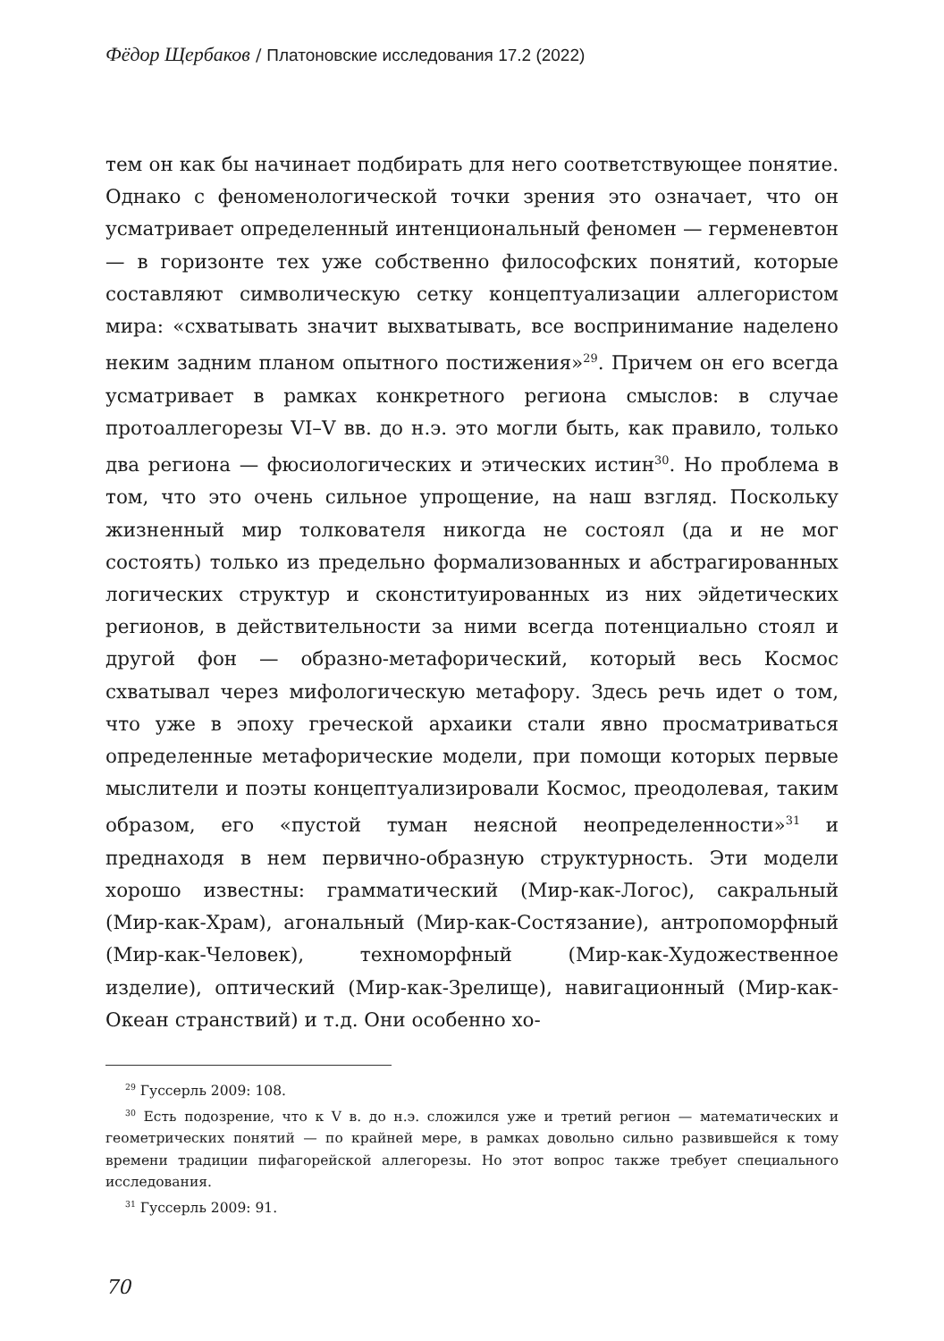Фёдор Щербаков / Платоновские исследования 17.2 (2022)
тем он как бы начинает подбирать для него соответствующее понятие. Однако с феноменологической точки зрения это означает, что он усматривает определенный интенциональный феномен — герменевтон — в горизонте тех уже собственно философских понятий, которые составляют символическую сетку концептуализации аллегористом мира: «схватывать значит выхватывать, все воспринимание наделено неким задним планом опытного постижения»<sup>29</sup>. Причем он его всегда усматривает в рамках конкретного региона смыслов: в случае протоаллегорезы VI–V вв. до н.э. это могли быть, как правило, только два региона — фюсиологических и этических истин<sup>30</sup>. Но проблема в том, что это очень сильное упрощение, на наш взгляд. Поскольку жизненный мир толкователя никогда не состоял (да и не мог состоять) только из предельно формализованных и абстрагированных логических структур и сконституированных из них эйдетических регионов, в действительности за ними всегда потенциально стоял и другой фон — образно-метафорический, который весь Космос схватывал через мифологическую метафору. Здесь речь идет о том, что уже в эпоху греческой архаики стали явно просматриваться определенные метафорические модели, при помощи которых первые мыслители и поэты концептуализировали Космос, преодолевая, таким образом, его «пустой туман неясной неопределенности»<sup>31</sup> и преднаходя в нем первично-образную структурность. Эти модели хорошо известны: грамматический (Мир-как-Логос), сакральный (Мир-как-Храм), агональный (Мир-как-Состязание), антропоморфный (Мир-как-Человек), техноморфный (Мир-как-Художественное изделие), оптический (Мир-как-Зрелище), навигационный (Мир-как-Океан странствий) и т.д. Они особенно хо-
<sup>29</sup> Гуссерль 2009: 108.
<sup>30</sup> Есть подозрение, что к V в. до н.э. сложился уже и третий регион — математических и геометрических понятий — по крайней мере, в рамках довольно сильно развившейся к тому времени традиции пифагорейской аллегорезы. Но этот вопрос также требует специального исследования.
<sup>31</sup> Гуссерль 2009: 91.
70